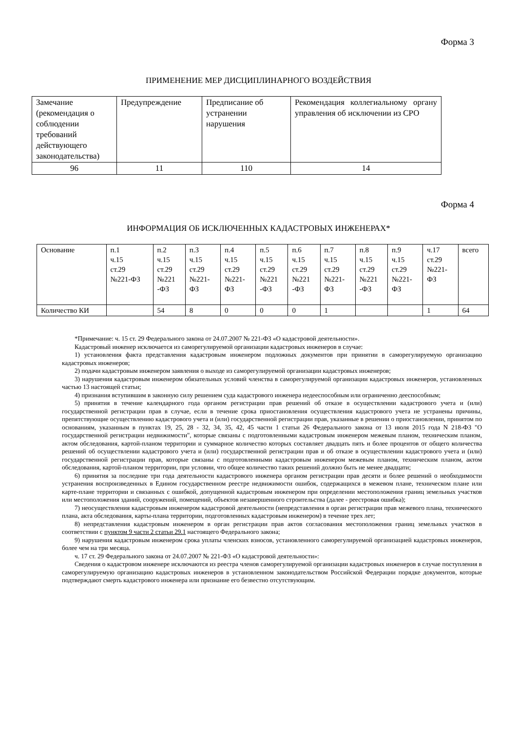Форма 3
ПРИМЕНЕНИЕ МЕР ДИСЦИПЛИНАРНОГО ВОЗДЕЙСТВИЯ
| Замечание (рекомендация о соблюдении требований действующего законодательства) | Предупреждение | Предписание об устранении нарушения | Рекомендация коллегиальному органу управления об исключении из СРО |
| 96 | 11 | 110 | 14 |
Форма 4
ИНФОРМАЦИЯ ОБ ИСКЛЮЧЕННЫХ КАДАСТРОВЫХ ИНЖЕНЕРАХ*
| Основание | п.1 ч.15 ст.29 №221-ФЗ | п.2 ч.15 ст.29 №221 -ФЗ | п.3 ч.15 ст.29 №221- ФЗ | п.4 ч.15 ст.29 №221- ФЗ | п.5 ч.15 ст.29 №221 -ФЗ | п.6 ч.15 ст.29 №221 -ФЗ | п.7 ч.15 ст.29 №221- ФЗ | п.8 ч.15 ст.29 №221 -ФЗ | п.9 ч.15 ст.29 №221- ФЗ | ч.17 ст.29 №221- ФЗ | всего |
| Количество КИ | | 54 | 8 | 0 | 0 | 0 | 1 | | | 1 | 64 |
*Примечание: ч. 15 ст. 29 Федерального закона от 24.07.2007 № 221-ФЗ «О кадастровой деятельности».
Кадастровый инженер исключается из саморегулируемой организации кадастровых инженеров в случае:
1) установления факта представления кадастровым инженером подложных документов при принятии в саморегулируемую организацию кадастровых инженеров;
2) подачи кадастровым инженером заявления о выходе из саморегулируемой организации кадастровых инженеров;
3) нарушения кадастровым инженером обязательных условий членства в саморегулируемой организации кадастровых инженеров, установленных частью 13 настоящей статьи;
4) признания вступившим в законную силу решением суда кадастрового инженера недееспособным или ограниченно дееспособным;
5) принятия в течение календарного года органом регистрации прав решений об отказе в осуществлении кадастрового учета и (или) государственной регистрации прав в случае, если в течение срока приостановления осуществления кадастрового учета не устранены причины, препятствующие осуществлению кадастрового учета и (или) государственной регистрации прав, указанные в решении о приостановлении, принятом по основаниям, указанным в пунктах 19, 25, 28 - 32, 34, 35, 42, 45 части 1 статьи 26 Федерального закона от 13 июля 2015 года N 218-ФЗ "О государственной регистрации недвижимости", которые связаны с подготовленными кадастровым инженером межевым планом, техническим планом, актом обследования, картой-планом территории и суммарное количество которых составляет двадцать пять и более процентов от общего количества решений об осуществлении кадастрового учета и (или) государственной регистрации прав и об отказе в осуществлении кадастрового учета и (или) государственной регистрации прав, которые связаны с подготовленными кадастровым инженером межевым планом, техническим планом, актом обследования, картой-планом территории, при условии, что общее количество таких решений должно быть не менее двадцати;
6) принятия за последние три года деятельности кадастрового инженера органом регистрации прав десяти и более решений о необходимости устранения воспроизведенных в Едином государственном реестре недвижимости ошибок, содержащихся в межевом плане, техническом плане или карте-плане территории и связанных с ошибкой, допущенной кадастровым инженером при определении местоположения границ земельных участков или местоположения зданий, сооружений, помещений, объектов незавершенного строительства (далее - реестровая ошибка);
7) неосуществления кадастровым инженером кадастровой деятельности (непредставления в орган регистрации прав межевого плана, технического плана, акта обследования, карты-плана территории, подготовленных кадастровым инженером) в течение трех лет;
8) непредставления кадастровым инженером в орган регистрации прав актов согласования местоположения границ земельных участков в соответствии с пунктом 9 части 2 статьи 29.1 настоящего Федерального закона;
9) нарушения кадастровым инженером срока уплаты членских взносов, установленного саморегулируемой организацией кадастровых инженеров, более чем на три месяца.
ч. 17 ст. 29 Федерального закона от 24.07.2007 № 221-ФЗ «О кадастровой деятельности»:
Сведения о кадастровом инженере исключаются из реестра членов саморегулируемой организации кадастровых инженеров в случае поступления в саморегулируемую организацию кадастровых инженеров в установленном законодательством Российской Федерации порядке документов, которые подтверждают смерть кадастрового инженера или признание его безвестно отсутствующим.